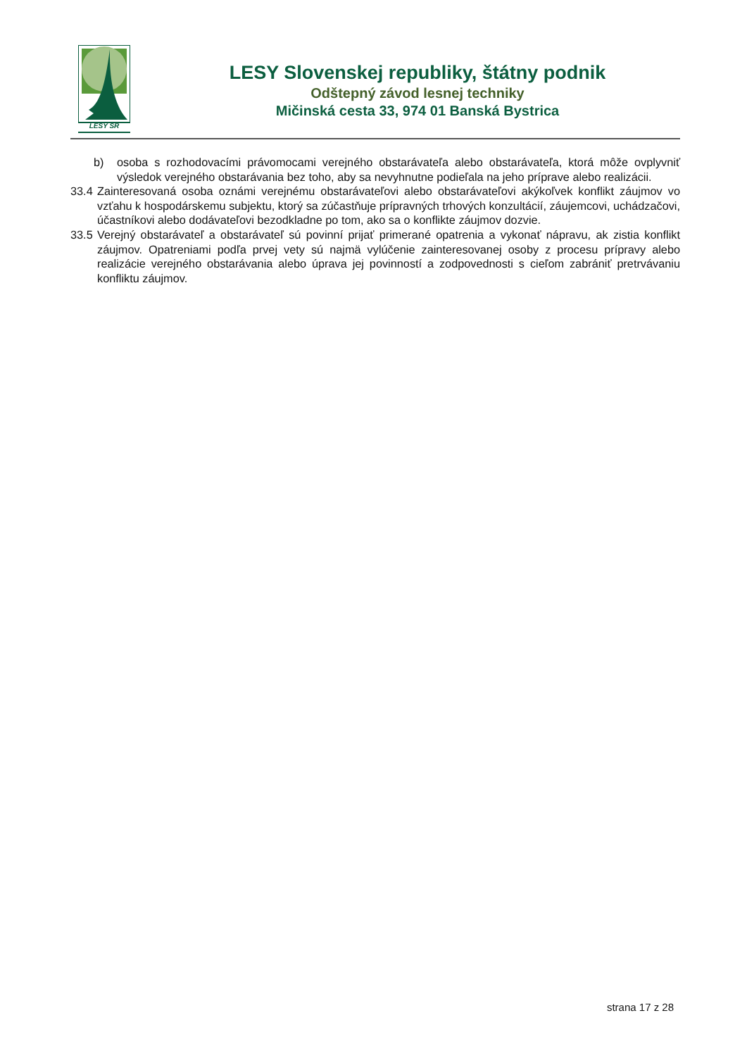LESY SR
LESY Slovenskej republiky, štátny podnik
Odštepný závod lesnej techniky
Mičinská cesta 33, 974 01 Banská Bystrica
b) osoba s rozhodovacími právomocami verejného obstarávateľa alebo obstarávateľa, ktorá môže ovplyvniť výsledok verejného obstarávania bez toho, aby sa nevyhnutne podieľala na jeho príprave alebo realizácii.
33.4 Zainteresovaná osoba oznámi verejnému obstarávateľovi alebo obstarávateľovi akýkoľvek konflikt záujmov vo vzťahu k hospodárskemu subjektu, ktorý sa zúčastňuje prípravných trhových konzultácií, záujemcovi, uchádzačovi, účastníkovi alebo dodávateľovi bezodkladne po tom, ako sa o konflikte záujmov dozvie.
33.5 Verejný obstarávateľ a obstarávateľ sú povinní prijať primerané opatrenia a vykonať nápravu, ak zistia konflikt záujmov. Opatreniami podľa prvej vety sú najmä vylúčenie zainteresovanej osoby z procesu prípravy alebo realizácie verejného obstarávania alebo úprava jej povinností a zodpovednosti s cieľom zabrániť pretrvávaniu konfliktu záujmov.
strana 17 z 28